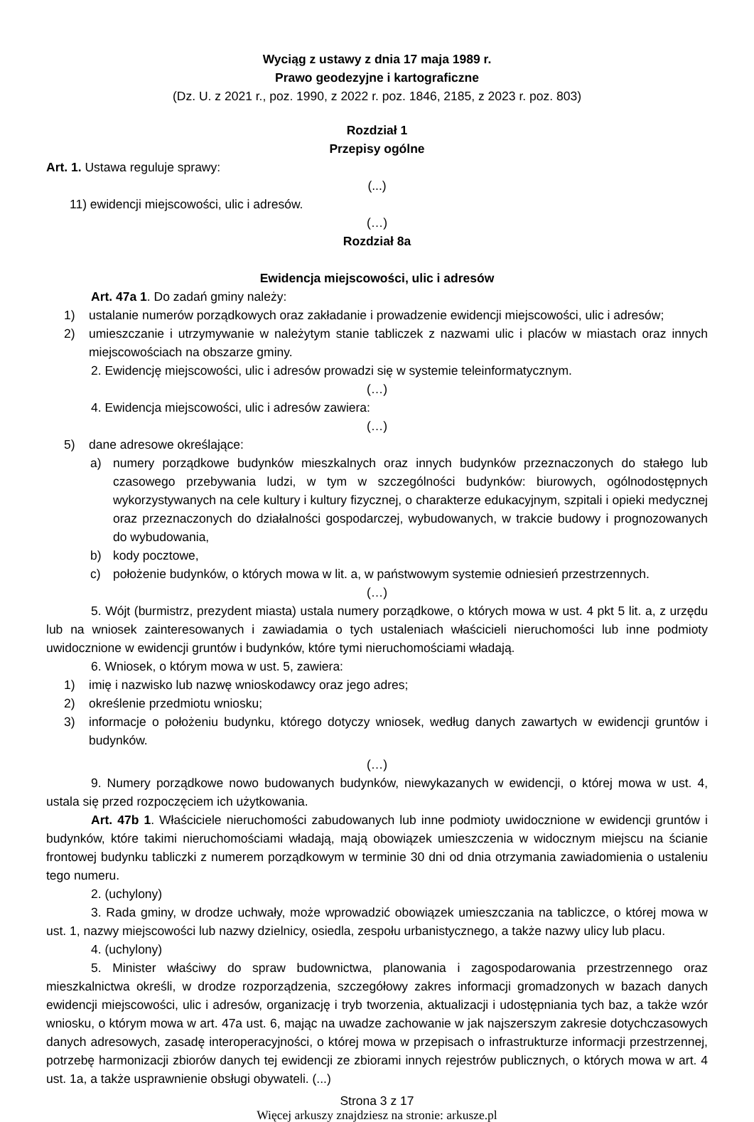Wyciąg z ustawy z dnia 17 maja 1989 r.
Prawo geodezyjne i kartograficzne
(Dz. U. z 2021 r., poz. 1990, z 2022 r. poz. 1846, 2185, z 2023 r. poz. 803)
Rozdział 1
Przepisy ogólne
Art. 1. Ustawa reguluje sprawy:
(...)
11) ewidencji miejscowości, ulic i adresów.
(…)
Rozdział 8a
Ewidencja miejscowości, ulic i adresów
Art. 47a 1. Do zadań gminy należy:
1) ustalanie numerów porządkowych oraz zakładanie i prowadzenie ewidencji miejscowości, ulic i adresów;
2) umieszczanie i utrzymywanie w należytym stanie tabliczek z nazwami ulic i placów w miastach oraz innych miejscowościach na obszarze gminy.
2. Ewidencję miejscowości, ulic i adresów prowadzi się w systemie teleinformatycznym.
(…)
4. Ewidencja miejscowości, ulic i adresów zawiera:
(…)
5) dane adresowe określające:
a) numery porządkowe budynków mieszkalnych oraz innych budynków przeznaczonych do stałego lub czasowego przebywania ludzi, w tym w szczególności budynków: biurowych, ogólnodostępnych wykorzystywanych na cele kultury i kultury fizycznej, o charakterze edukacyjnym, szpitali i opieki medycznej oraz przeznaczonych do działalności gospodarczej, wybudowanych, w trakcie budowy i prognozowanych do wybudowania,
b) kody pocztowe,
c) położenie budynków, o których mowa w lit. a, w państwowym systemie odniesień przestrzennych.
(…)
5. Wójt (burmistrz, prezydent miasta) ustala numery porządkowe, o których mowa w ust. 4 pkt 5 lit. a, z urzędu lub na wniosek zainteresowanych i zawiadamia o tych ustaleniach właścicieli nieruchomości lub inne podmioty uwidocznione w ewidencji gruntów i budynków, które tymi nieruchomościami władają.
6. Wniosek, o którym mowa w ust. 5, zawiera:
1) imię i nazwisko lub nazwę wnioskodawcy oraz jego adres;
2) określenie przedmiotu wniosku;
3) informacje o położeniu budynku, którego dotyczy wniosek, według danych zawartych w ewidencji gruntów i budynków.
(…)
9. Numery porządkowe nowo budowanych budynków, niewykazanych w ewidencji, o której mowa w ust. 4, ustala się przed rozpoczęciem ich użytkowania.
Art. 47b 1. Właściciele nieruchomości zabudowanych lub inne podmioty uwidocznione w ewidencji gruntów i budynków, które takimi nieruchomościami władają, mają obowiązek umieszczenia w widocznym miejscu na ścianie frontowej budynku tabliczki z numerem porządkowym w terminie 30 dni od dnia otrzymania zawiadomienia o ustaleniu tego numeru.
2. (uchylony)
3. Rada gminy, w drodze uchwały, może wprowadzić obowiązek umieszczania na tabliczce, o której mowa w ust. 1, nazwy miejscowości lub nazwy dzielnicy, osiedla, zespołu urbanistycznego, a także nazwy ulicy lub placu.
4. (uchylony)
5. Minister właściwy do spraw budownictwa, planowania i zagospodarowania przestrzennego oraz mieszkalnictwa określi, w drodze rozporządzenia, szczegółowy zakres informacji gromadzonych w bazach danych ewidencji miejscowości, ulic i adresów, organizację i tryb tworzenia, aktualizacji i udostępniania tych baz, a także wzór wniosku, o którym mowa w art. 47a ust. 6, mając na uwadze zachowanie w jak najszerszym zakresie dotychczasowych danych adresowych, zasadę interoperacyjności, o której mowa w przepisach o infrastrukturze informacji przestrzennej, potrzebę harmonizacji zbiorów danych tej ewidencji ze zbiorami innych rejestrów publicznych, o których mowa w art. 4 ust. 1a, a także usprawnienie obsługi obywateli. (...)
Strona 3 z 17
Więcej arkuszy znajdziesz na stronie: arkusze.pl